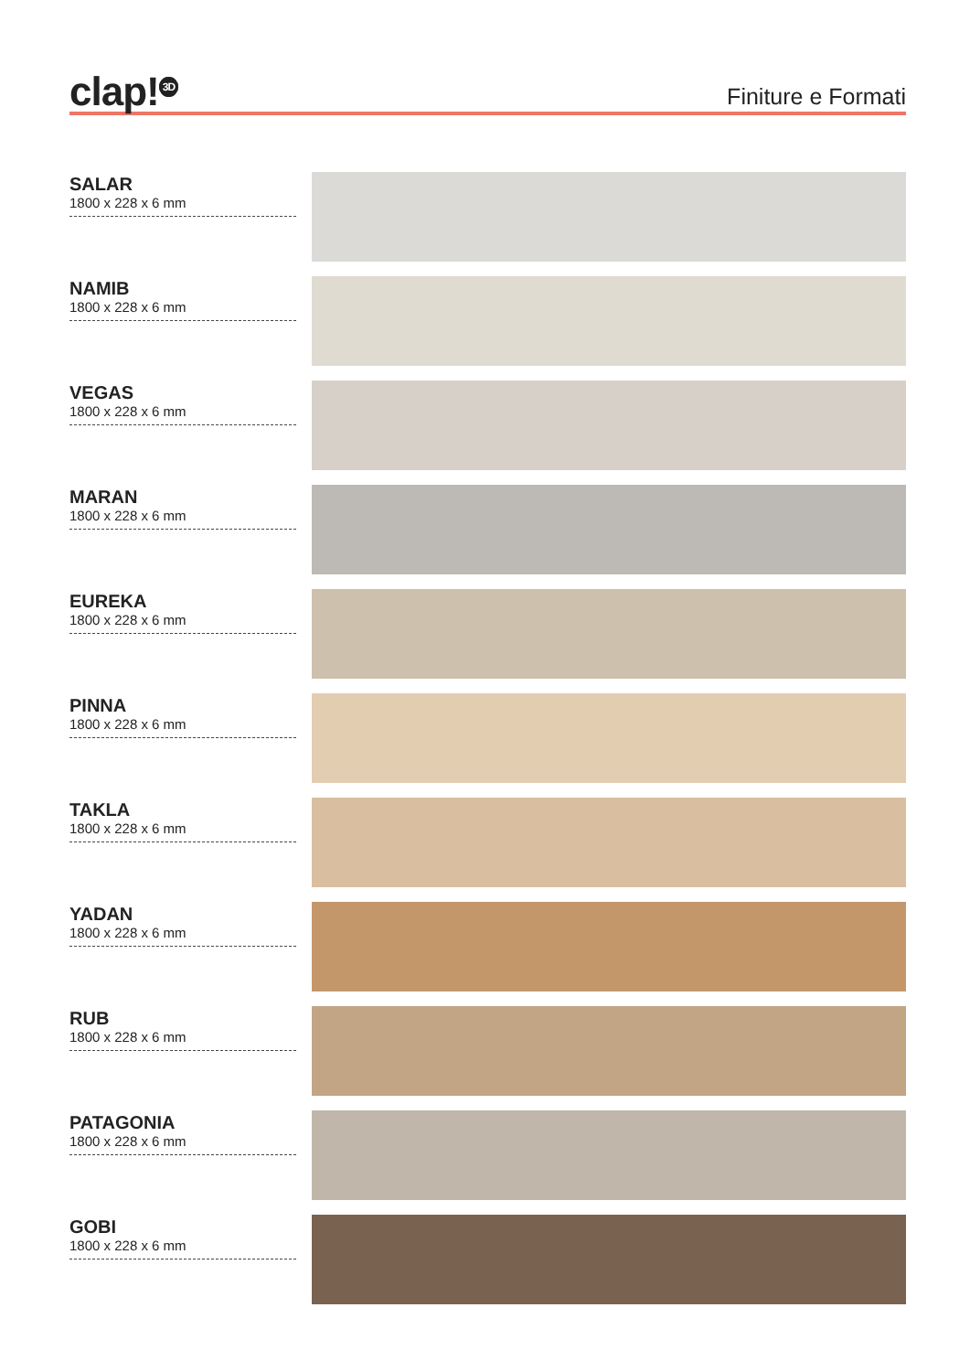clap!<sup>3D</sup>
Finiture e Formati
SALAR
1800 x 228 x 6 mm
NAMIB
1800 x 228 x 6 mm
VEGAS
1800 x 228 x 6 mm
MARAN
1800 x 228 x 6 mm
EUREKA
1800 x 228 x 6 mm
PINNA
1800 x 228 x 6 mm
TAKLA
1800 x 228 x 6 mm
YADAN
1800 x 228 x 6 mm
RUB
1800 x 228 x 6 mm
PATAGONIA
1800 x 228 x 6 mm
GOBI
1800 x 228 x 6 mm